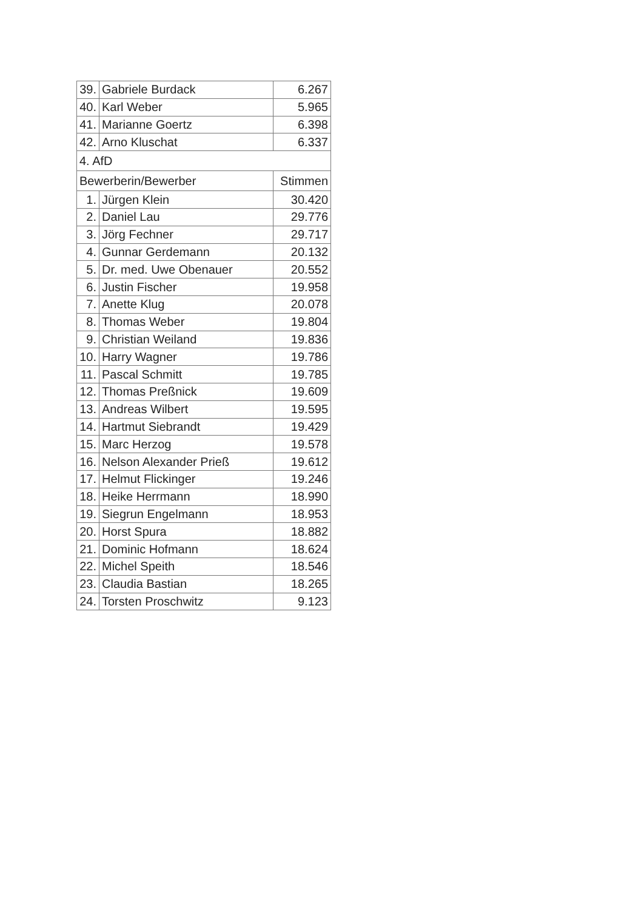| 39. | Gabriele Burdack | 6.267 |
| 40. | Karl Weber | 5.965 |
| 41. | Marianne Goertz | 6.398 |
| 42. | Arno Kluschat | 6.337 |
| 4. AfD | | |
| Bewerberin/Bewerber | | Stimmen |
| 1. | Jürgen Klein | 30.420 |
| 2. | Daniel Lau | 29.776 |
| 3. | Jörg Fechner | 29.717 |
| 4. | Gunnar Gerdemann | 20.132 |
| 5. | Dr. med. Uwe Obenauer | 20.552 |
| 6. | Justin Fischer | 19.958 |
| 7. | Anette Klug | 20.078 |
| 8. | Thomas Weber | 19.804 |
| 9. | Christian Weiland | 19.836 |
| 10. | Harry Wagner | 19.786 |
| 11. | Pascal Schmitt | 19.785 |
| 12. | Thomas Preßnick | 19.609 |
| 13. | Andreas Wilbert | 19.595 |
| 14. | Hartmut Siebrandt | 19.429 |
| 15. | Marc Herzog | 19.578 |
| 16. | Nelson Alexander Prieß | 19.612 |
| 17. | Helmut Flickinger | 19.246 |
| 18. | Heike Herrmann | 18.990 |
| 19. | Siegrun Engelmann | 18.953 |
| 20. | Horst Spura | 18.882 |
| 21. | Dominic Hofmann | 18.624 |
| 22. | Michel Speith | 18.546 |
| 23. | Claudia Bastian | 18.265 |
| 24. | Torsten Proschwitz | 9.123 |